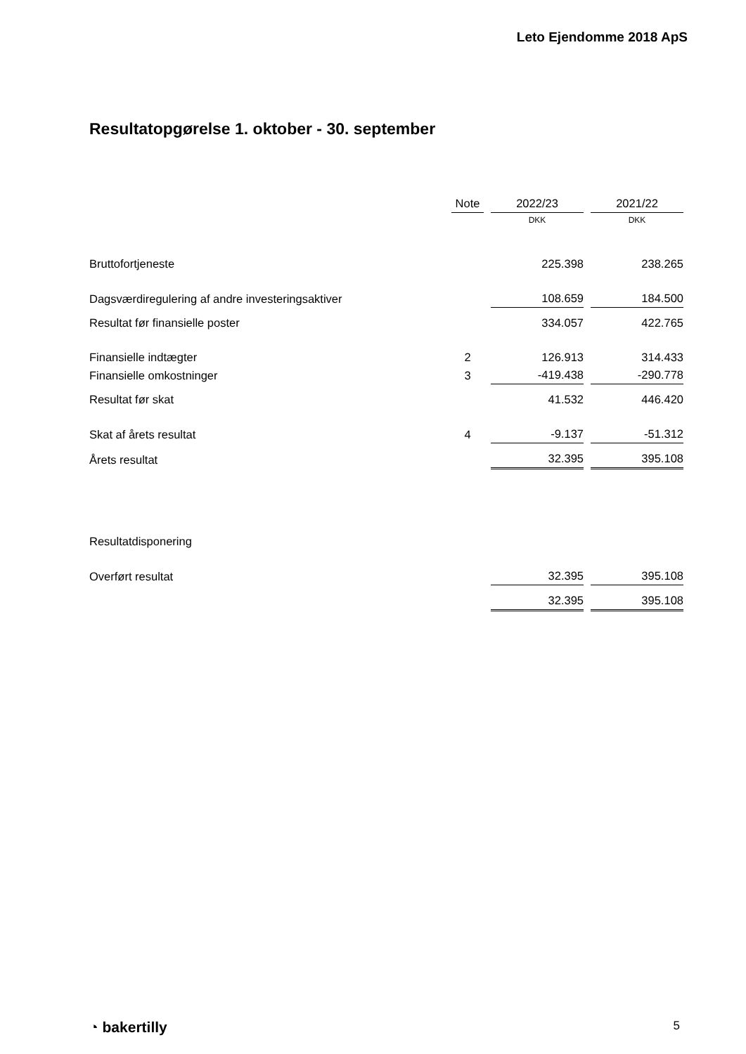Leto Ejendomme 2018 ApS
Resultatopgørelse 1. oktober - 30. september
| | Note | | 2022/23 | | 2021/22 |
| --- | --- | --- | --- | --- | --- |
| | | | DKK | | DKK |
| Bruttofortjeneste | | | 225.398 | | 238.265 |
| Dagsværdiregulering af andre investeringsaktiver | | | 108.659 | | 184.500 |
| Resultat før finansielle poster | | | 334.057 | | 422.765 |
| Finansielle indtægter | 2 | | 126.913 | | 314.433 |
| Finansielle omkostninger | 3 | | -419.438 | | -290.778 |
| Resultat før skat | | | 41.532 | | 446.420 |
| Skat af årets resultat | 4 | | -9.137 | | -51.312 |
| Årets resultat | | | 32.395 | | 395.108 |
| Resultatdisponering | | | | | |
| Overført resultat | | | 32.395 | | 395.108 |
| | | | 32.395 | | 395.108 |
◔ bakertilly 5